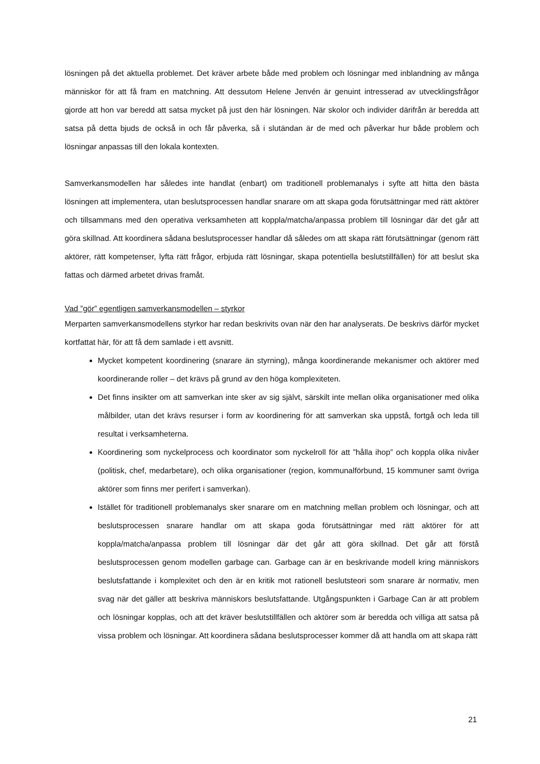lösningen på det aktuella problemet. Det kräver arbete både med problem och lösningar med inblandning av många människor för att få fram en matchning. Att dessutom Helene Jenvén är genuint intresserad av utvecklingsfrågor gjorde att hon var beredd att satsa mycket på just den här lösningen. När skolor och individer därifrån är beredda att satsa på detta bjuds de också in och får påverka, så i slutändan är de med och påverkar hur både problem och lösningar anpassas till den lokala kontexten.
Samverkansmodellen har således inte handlat (enbart) om traditionell problemanalys i syfte att hitta den bästa lösningen att implementera, utan beslutsprocessen handlar snarare om att skapa goda förutsättningar med rätt aktörer och tillsammans med den operativa verksamheten att koppla/matcha/anpassa problem till lösningar där det går att göra skillnad. Att koordinera sådana beslutsprocesser handlar då således om att skapa rätt förutsättningar (genom rätt aktörer, rätt kompetenser, lyfta rätt frågor, erbjuda rätt lösningar, skapa potentiella beslutstillfällen) för att beslut ska fattas och därmed arbetet drivas framåt.
Vad ”gör” egentligen samverkansmodellen – styrkor
Merparten samverkansmodellens styrkor har redan beskrivits ovan när den har analyserats. De beskrivs därför mycket kortfattat här, för att få dem samlade i ett avsnitt.
Mycket kompetent koordinering (snarare än styrning), många koordinerande mekanismer och aktörer med koordinerande roller – det krävs på grund av den höga komplexiteten.
Det finns insikter om att samverkan inte sker av sig självt, särskilt inte mellan olika organisationer med olika målbilder, utan det krävs resurser i form av koordinering för att samverkan ska uppstå, fortgå och leda till resultat i verksamheterna.
Koordinering som nyckelprocess och koordinator som nyckelroll för att ”hålla ihop” och koppla olika nivåer (politisk, chef, medarbetare), och olika organisationer (region, kommunalförbund, 15 kommuner samt övriga aktörer som finns mer perifert i samverkan).
Istället för traditionell problemanalys sker snarare om en matchning mellan problem och lösningar, och att beslutsprocessen snarare handlar om att skapa goda förutsättningar med rätt aktörer för att koppla/matcha/anpassa problem till lösningar där det går att göra skillnad. Det går att förstå beslutsprocessen genom modellen garbage can. Garbage can är en beskrivande modell kring människors beslutsfattande i komplexitet och den är en kritik mot rationell beslutsteori som snarare är normativ, men svag när det gäller att beskriva människors beslutsfattande. Utgångspunkten i Garbage Can är att problem och lösningar kopplas, och att det kräver beslutstillfällen och aktörer som är beredda och villiga att satsa på vissa problem och lösningar. Att koordinera sådana beslutsprocesser kommer då att handla om att skapa rätt
21